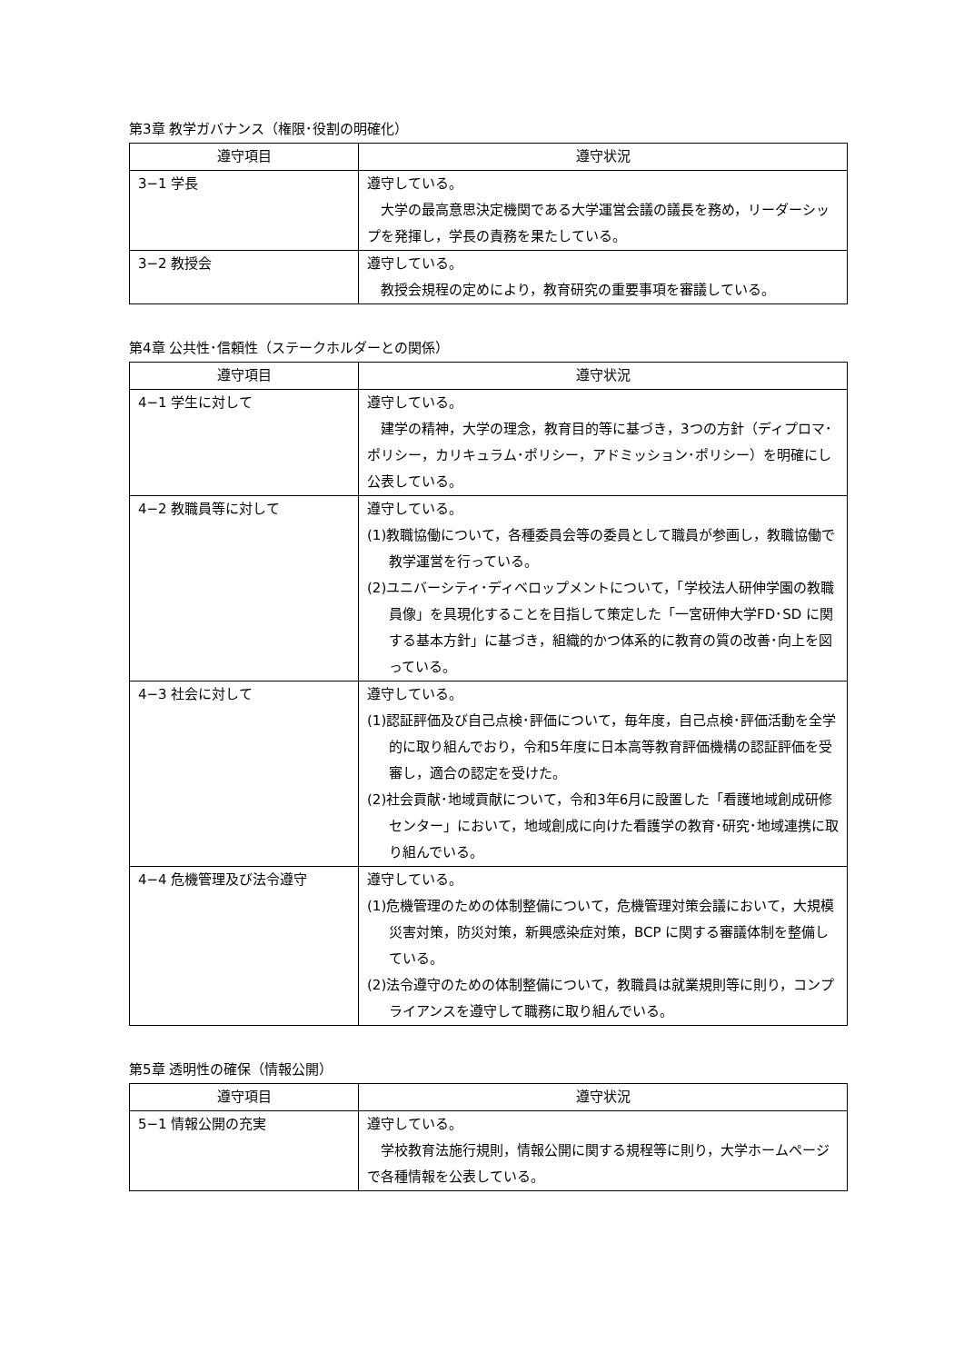第3章 教学ガバナンス（権限･役割の明確化）
| 遵守項目 | 遵守状況 |
| --- | --- |
| 3−1 学長 | 遵守している。 大学の最高意思決定機関である大学運営会議の議長を務め，リーダーシップを発揮し，学長の責務を果たしている。 |
| 3−2 教授会 | 遵守している。 教授会規程の定めにより，教育研究の重要事項を審議している。 |
第4章 公共性･信頼性（ステークホルダーとの関係）
| 遵守項目 | 遵守状況 |
| --- | --- |
| 4−1 学生に対して | 遵守している。 建学の精神，大学の理念，教育目的等に基づき，3つの方針（ディプロマ･ポリシー，カリキュラム･ポリシー，アドミッション･ポリシー）を明確にし公表している。 |
| 4−2 教職員等に対して | 遵守している。 (1)教職協働について，各種委員会等の委員として職員が参画し，教職協働で教学運営を行っている。 (2)ユニバーシティ･ディベロップメントについて，「学校法人研伸学園の教職員像」を具現化することを目指して策定した「一宮研伸大学FD･SD に関する基本方針」に基づき，組織的かつ体系的に教育の質の改善･向上を図っている。 |
| 4−3 社会に対して | 遵守している。 (1)認証評価及び自己点検･評価について，毎年度，自己点検･評価活動を全学的に取り組んでおり，令和5年度に日本高等教育評価機構の認証評価を受審し，適合の認定を受けた。 (2)社会貢献･地域貢献について，令和3年6月に設置した「看護地域創成研修センター」において，地域創成に向けた看護学の教育･研究･地域連携に取り組んでいる。 |
| 4−4 危機管理及び法令遵守 | 遵守している。 (1)危機管理のための体制整備について，危機管理対策会議において，大規模災害対策，防災対策，新興感染症対策，BCP に関する審議体制を整備している。 (2)法令遵守のための体制整備について，教職員は就業規則等に則り，コンプライアンスを遵守して職務に取り組んでいる。 |
第5章 透明性の確保（情報公開）
| 遵守項目 | 遵守状況 |
| --- | --- |
| 5−1 情報公開の充実 | 遵守している。 学校教育法施行規則，情報公開に関する規程等に則り，大学ホームページで各種情報を公表している。 |